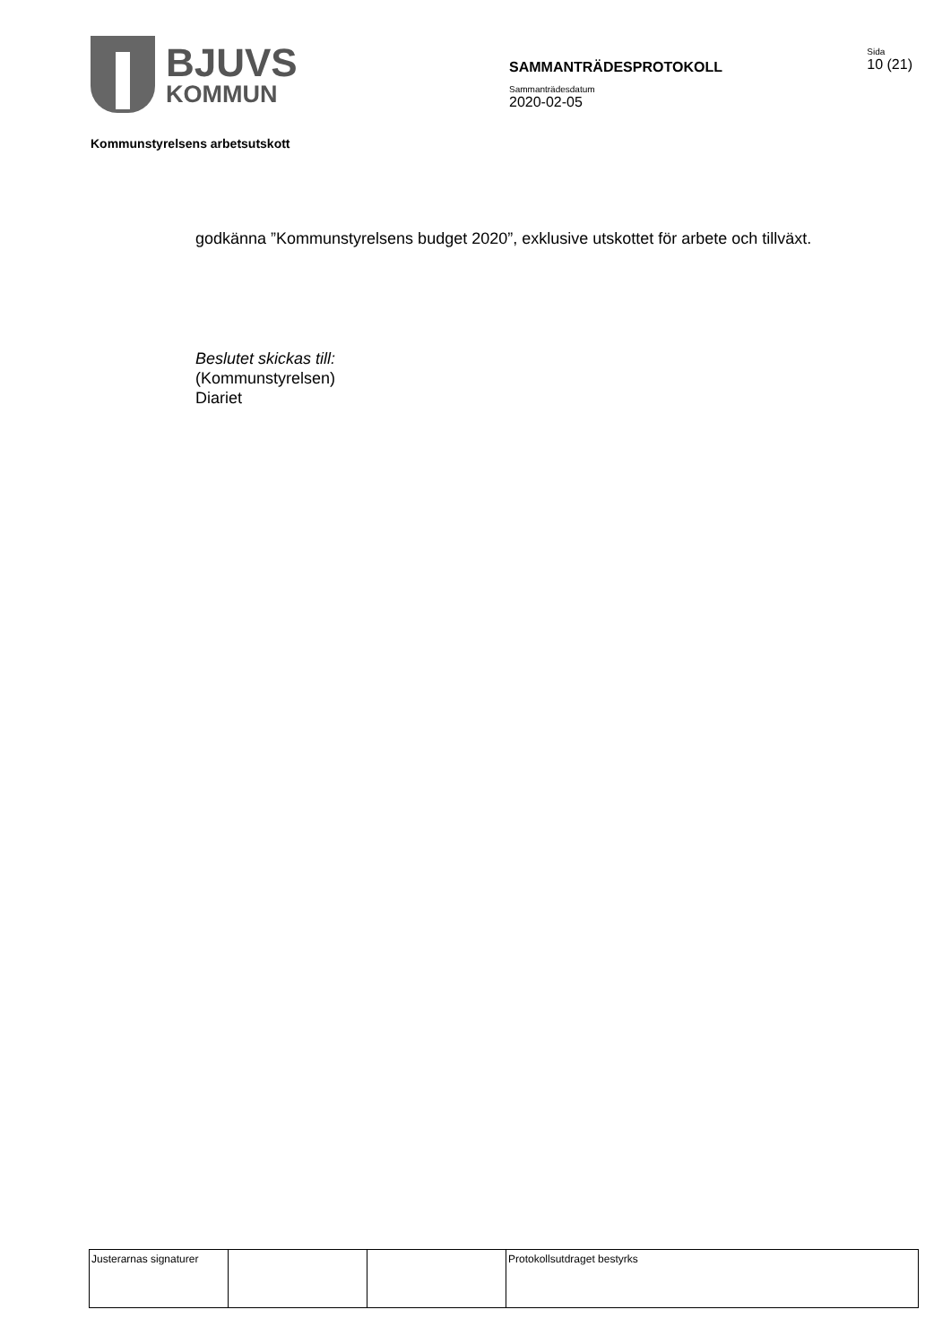BJUVS
KOMMUN
SAMMANTRÄDESPROTOKOLL
Sammanträdesdatum
2020-02-05
Sida
10 (21)
Kommunstyrelsens arbetsutskott
godkänna ”Kommunstyrelsens budget 2020”, exklusive utskottet för arbete och tillväxt.
Beslutet skickas till:
(Kommunstyrelsen)
Diariet
| Justerarnas signaturer | | | Protokollsutdraget bestyrks |